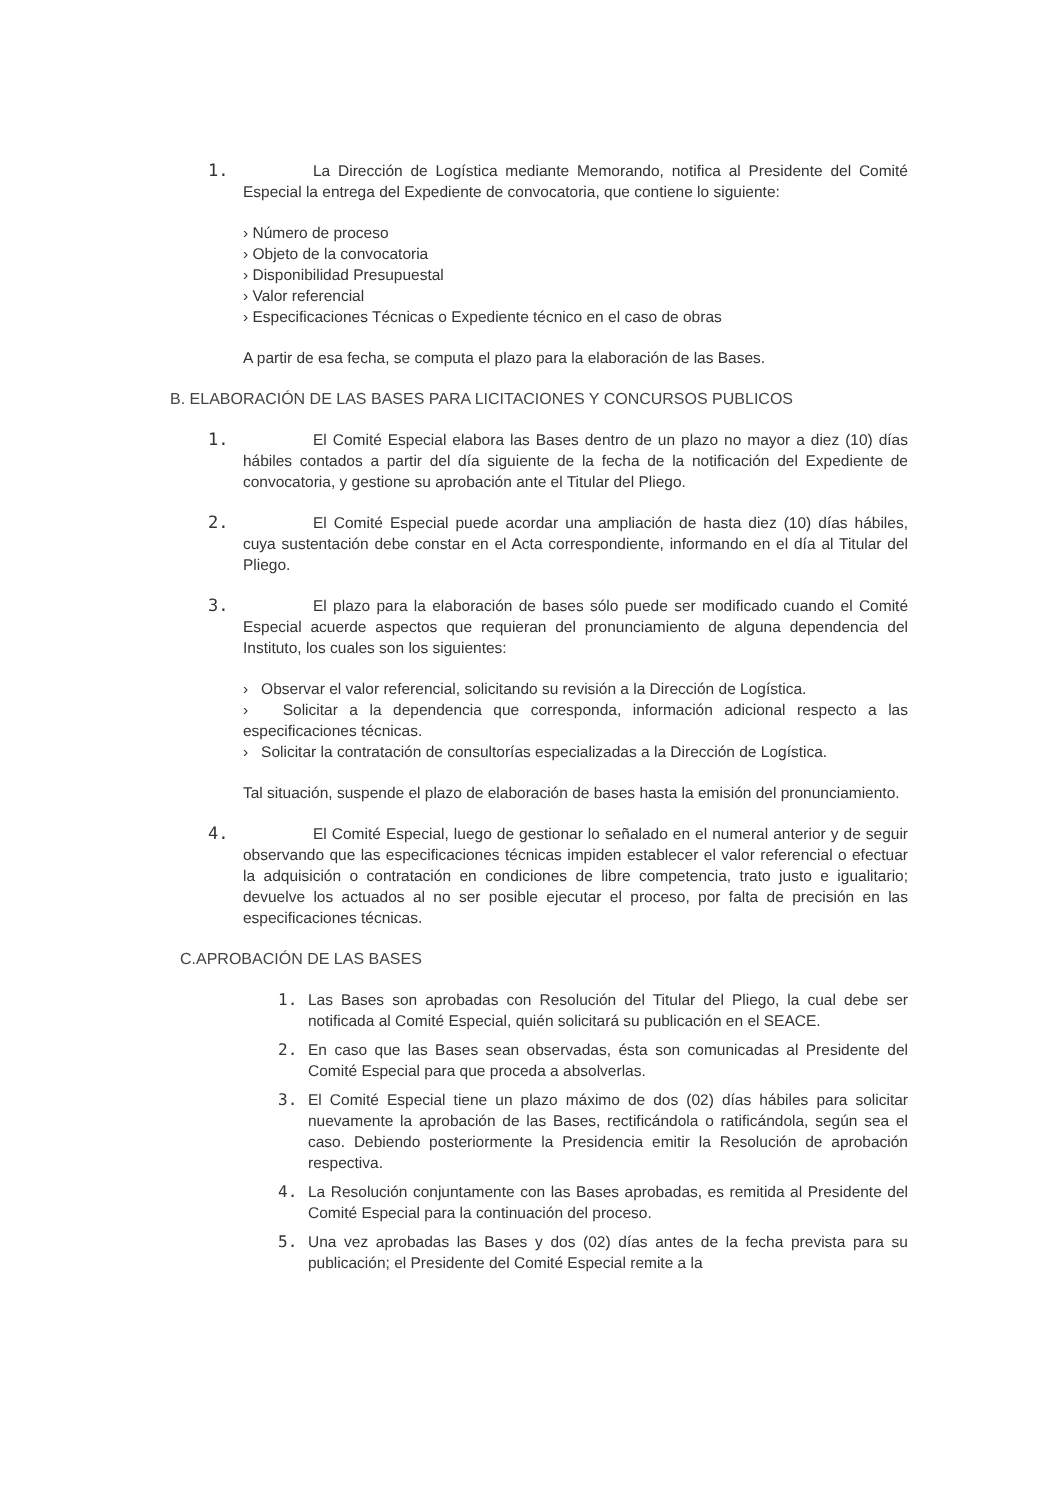1. La Dirección de Logística mediante Memorando, notifica al Presidente del Comité Especial la entrega del Expediente de convocatoria, que contiene lo siguiente:
› Número de proceso
› Objeto de la convocatoria
› Disponibilidad Presupuestal
› Valor referencial
› Especificaciones Técnicas o Expediente técnico en el caso de obras
A partir de esa fecha, se computa el plazo para la elaboración de las Bases.
B. ELABORACIÓN DE LAS BASES PARA LICITACIONES Y CONCURSOS PUBLICOS
1. El Comité Especial elabora las Bases dentro de un plazo no mayor a diez (10) días hábiles contados a partir del día siguiente de la fecha de la notificación del Expediente de convocatoria, y gestione su aprobación ante el Titular del Pliego.
2. El Comité Especial puede acordar una ampliación de hasta diez (10) días hábiles, cuya sustentación debe constar en el Acta correspondiente, informando en el día al Titular del Pliego.
3. El plazo para la elaboración de bases sólo puede ser modificado cuando el Comité Especial acuerde aspectos que requieran del pronunciamiento de alguna dependencia del Instituto, los cuales son los siguientes:
› Observar el valor referencial, solicitando su revisión a la Dirección de Logística.
› Solicitar a la dependencia que corresponda, información adicional respecto a las especificaciones técnicas.
› Solicitar la contratación de consultorías especializadas a la Dirección de Logística.
Tal situación, suspende el plazo de elaboración de bases hasta la emisión del pronunciamiento.
4. El Comité Especial, luego de gestionar lo señalado en el numeral anterior y de seguir observando que las especificaciones técnicas impiden establecer el valor referencial o efectuar la adquisición o contratación en condiciones de libre competencia, trato justo e igualitario; devuelve los actuados al no ser posible ejecutar el proceso, por falta de precisión en las especificaciones técnicas.
C.APROBACIÓN DE LAS BASES
1. Las Bases son aprobadas con Resolución del Titular del Pliego, la cual debe ser notificada al Comité Especial, quién solicitará su publicación en el SEACE.
2. En caso que las Bases sean observadas, ésta son comunicadas al Presidente del Comité Especial para que proceda a absolverlas.
3. El Comité Especial tiene un plazo máximo de dos (02) días hábiles para solicitar nuevamente la aprobación de las Bases, rectificándola o ratificándola, según sea el caso. Debiendo posteriormente la Presidencia emitir la Resolución de aprobación respectiva.
4. La Resolución conjuntamente con las Bases aprobadas, es remitida al Presidente del Comité Especial para la continuación del proceso.
5. Una vez aprobadas las Bases y dos (02) días antes de la fecha prevista para su publicación; el Presidente del Comité Especial remite a la